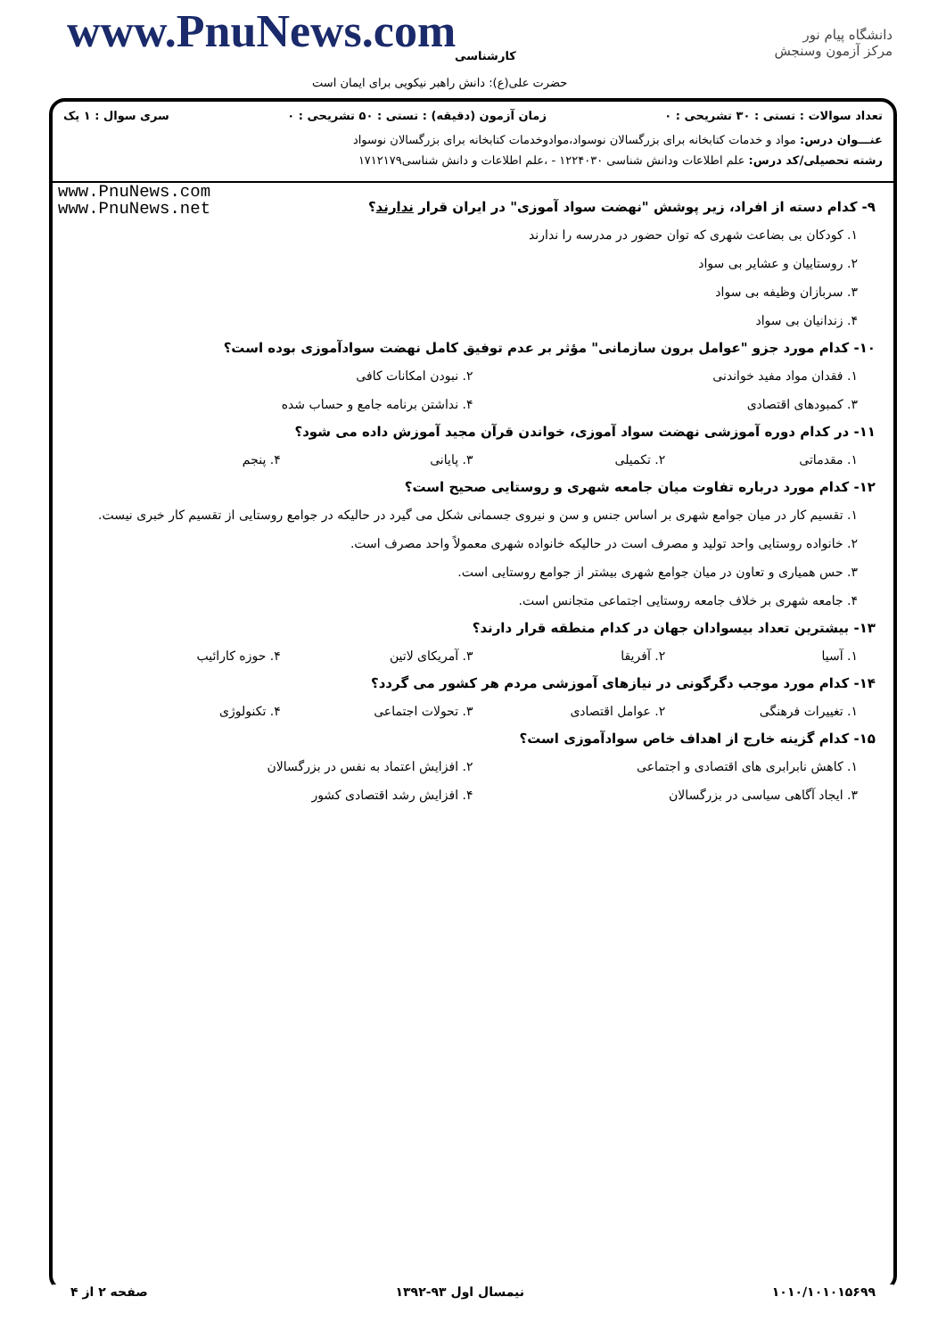www.PnuNews.com کارشناسی
حضرت علی(ع): دانش راهبر نیکویی برای ایمان است
دانشگاه پیام نور
مرکز آزمون وسنجش
تعداد سوالات : تستی : ۳۰ تشریحی : ۰ زمان آزمون (دقیقه) : تستی : ۵۰ تشریحی : ۰ سری سوال : ۱ یک
عنـــوان درس: مواد و خدمات کتابخانه برای بزرگسالان نوسواد،موادوخدمات کتابخانه برای بزرگسالان نوسواد
رشته تحصیلی/کد درس: علم اطلاعات ودانش شناسی ۱۲۲۴۰۳۰ - ،علم اطلاعات و دانش شناسی۱۷۱۲۱۷۹
www.PnuNews.com
www.PnuNews.net
۹- کدام دسته از افراد، زیر پوشش "نهضت سواد آموزی" در ایران قرار ندارند؟
۱. کودکان بی بضاعت شهری که توان حضور در مدرسه را ندارند
۲. روستاییان و عشایر بی سواد
۳. سربازان وظیفه بی سواد
۴. زندانیان بی سواد
۱۰- کدام مورد جزو "عوامل برون سازمانی" مؤثر بر عدم توفیق کامل نهضت سوادآموزی بوده است؟
۱. فقدان مواد مفید خواندنی ۲. نبودن امکانات کافی
۳. کمبودهای اقتصادی ۴. نداشتن برنامه جامع و حساب شده
۱۱- در کدام دوره آموزشی نهضت سواد آموزی، خواندن قرآن مجید آموزش داده می شود؟
۱. مقدماتی ۲. تکمیلی ۳. پایانی ۴. پنجم
۱۲- کدام مورد درباره تفاوت میان جامعه شهری و روستایی صحیح است؟
۱. تقسیم کار در میان جوامع شهری بر اساس جنس و سن و نیروی جسمانی شکل می گیرد در حالیکه در جوامع روستایی از تقسیم کار خبری نیست.
۲. خانواده روستایی واحد تولید و مصرف است در حالیکه خانواده شهری معمولاً واحد مصرف است.
۳. حس همیاری و تعاون در میان جوامع شهری بیشتر از جوامع روستایی است.
۴. جامعه شهری بر خلاف جامعه روستایی اجتماعی متجانس است.
۱۳- بیشترین تعداد بیسوادان جهان در کدام منطقه قرار دارند؟
۱. آسیا ۲. آفریقا ۳. آمریکای لاتین ۴. حوزه کارائیب
۱۴- کدام مورد موجب دگرگونی در نیازهای آموزشی مردم هر کشور می گردد؟
۱. تغییرات فرهنگی ۲. عوامل اقتصادی ۳. تحولات اجتماعی ۴. تکنولوژی
۱۵- کدام گزینه خارج از اهداف خاص سوادآموزی است؟
۱. کاهش نابرابری های اقتصادی و اجتماعی ۲. افزایش اعتماد به نفس در بزرگسالان
۳. ایجاد آگاهی سیاسی در بزرگسالان ۴. افزایش رشد اقتصادی کشور
۱۰۱۰/۱۰۱۰۱۵۶۹۹ نیمسال اول ۹۳-۱۳۹۲ صفحه ۲ از ۴